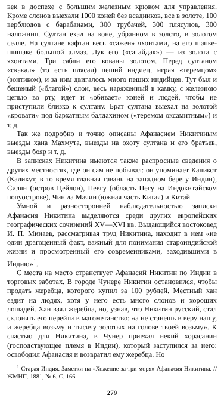век в доспехе с большим железным крюком для управления. Кроме слонов выехали 1000 коней без всадников, все в золоте, 100 верблюдов с барабанами, 300 трубачей, 300 плясунов, 300 наложниц. Султан ехал на коне, убранном в золото, в золотом седле. На султане кафтан весь «сажен» яхонтами, на его шапке-шишаке большой алмаз. Лук его («сагайдак») — из золота с яхонтами. Три сабли его кованы золотом. Перед султаном «скакал» (то есть плясал) пеший индиец, играя «теремцом» (зонтиком), и за ним двигалось много пеших индийцев. Тут был и бешеный («благой») слон, весь наряженный в камку, с железною цепью во рту, идет и «обивает» коней и людей, чтобы не приступили близко к султану. Брат султана выехал на золотой «кровати» под бархатным балдахином («теремом оксамитным») и т. д.
Так же подробно и точно описаны Афанасием Никитиным выезды хана Махмута, выезды на охоту султана и его братьев, выезды бояр и т. д.
В записках Никитина имеются также распросные сведения о других местностях, где он сам не побывал: он упоминает Каликот (Каликут, в то время главная гавань на западном берегу Индии), Силян (остров Цейлон), Певгу (область Пегу на Индокитайском полуострове), Чин да Мачин (южная часть Китая) и Китай.
Умной и разносторонней наблюдательностью записки Афанасия Никитина выделяются среди других европейских географических сочинений XV—XVI вв. Выдающийся востоковед И. П. Минаев, рассматривая труд Никитина, находит в нем «не один драгоценный факт, важный для понимания староиндийской жизни и просмотренный его современниками, заходившими в Индию»<sup>1</sup>.
С места на место странствует Афанасий Никитин по Индии в торговых заботах. В городе Чунере Никитин остановился, чтобы продать жеребца, которого купил за 100 рублей. Местный хан ездит на людях, хотя у него есть много слонов и хороших лошадей. Хан взял жеребца, но, узнав, что Никитин русский, стал склонять его перейти в магометанство: «а не станешь в веру нашу, и жеребца возьму и тысячу золотых на голове твоей возьму». К счастью для Никитина, в Чунер приехал некий хорасанин (господствующее племя в Индии), который заступился за него: освободил Афанасия и возвратил ему жеребца. Но
<sup>1</sup> Старая Индия. Заметки на «Хожение за три моря» Афанасия Никитина. // ЖМНП. 1881, № 6. С. 166.
279